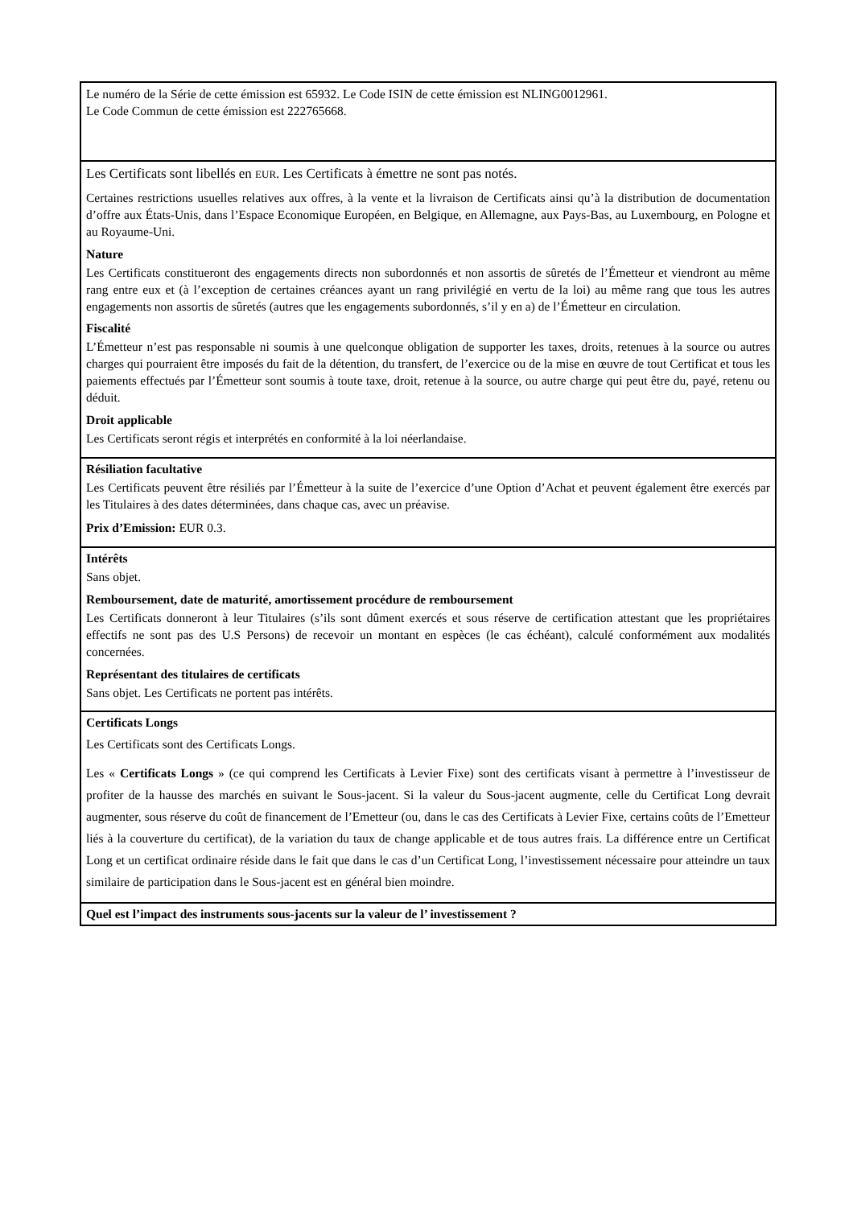Le numéro de la Série de cette émission est 65932. Le Code ISIN de cette émission est NLING0012961.
Le Code Commun de cette émission est 222765668.
Les Certificats sont libellés en EUR. Les Certificats à émettre ne sont pas notés.
Certaines restrictions usuelles relatives aux offres, à la vente et la livraison de Certificats ainsi qu’à la distribution de documentation d’offre aux États-Unis, dans l’Espace Economique Européen, en Belgique, en Allemagne, aux Pays-Bas, au Luxembourg, en Pologne et au Royaume-Uni.
Nature
Les Certificats constitueront des engagements directs non subordonnés et non assortis de sûretés de l’Émetteur et viendront au même rang entre eux et (à l’exception de certaines créances ayant un rang privilégié en vertu de la loi) au même rang que tous les autres engagements non assortis de sûretés (autres que les engagements subordonnés, s’il y en a) de l’Émetteur en circulation.
Fiscalité
L’Émetteur n’est pas responsable ni soumis à une quelconque obligation de supporter les taxes, droits, retenues à la source ou autres charges qui pourraient être imposés du fait de la détention, du transfert, de l’exercice ou de la mise en œuvre de tout Certificat et tous les paiements effectués par l’Émetteur sont soumis à toute taxe, droit, retenue à la source, ou autre charge qui peut être du, payé, retenu ou déduit.
Droit applicable
Les Certificats seront régis et interprétés en conformité à la loi néerlandaise.
Résiliation facultative
Les Certificats peuvent être résiliés par l’Émetteur à la suite de l’exercice d’une Option d’Achat et peuvent également être exercés par les Titulaires à des dates déterminées, dans chaque cas, avec un préavise.
Prix d’Emission: EUR 0.3.
Intérêts
Sans objet.
Remboursement, date de maturité, amortissement procédure de remboursement
Les Certificats donneront à leur Titulaires (s’ils sont dûment exercés et sous réserve de certification attestant que les propriétaires effectifs ne sont pas des U.S Persons) de recevoir un montant en espèces (le cas échéant), calculé conformément aux modalités concernées.
Représentant des titulaires de certificats
Sans objet. Les Certificats ne portent pas intérêts.
Certificats Longs
Les Certificats sont des Certificats Longs.
Les « Certificats Longs » (ce qui comprend les Certificats à Levier Fixe) sont des certificats visant à permettre à l’investisseur de profiter de la hausse des marchés en suivant le Sous-jacent. Si la valeur du Sous-jacent augmente, celle du Certificat Long devrait augmenter, sous réserve du coût de financement de l’Emetteur (ou, dans le cas des Certificats à Levier Fixe, certains coûts de l’Emetteur liés à la couverture du certificat), de la variation du taux de change applicable et de tous autres frais. La différence entre un Certificat Long et un certificat ordinaire réside dans le fait que dans le cas d’un Certificat Long, l’investissement nécessaire pour atteindre un taux similaire de participation dans le Sous-jacent est en général bien moindre.
Quel est l’impact des instruments sous-jacents sur la valeur de l’ investissement ?